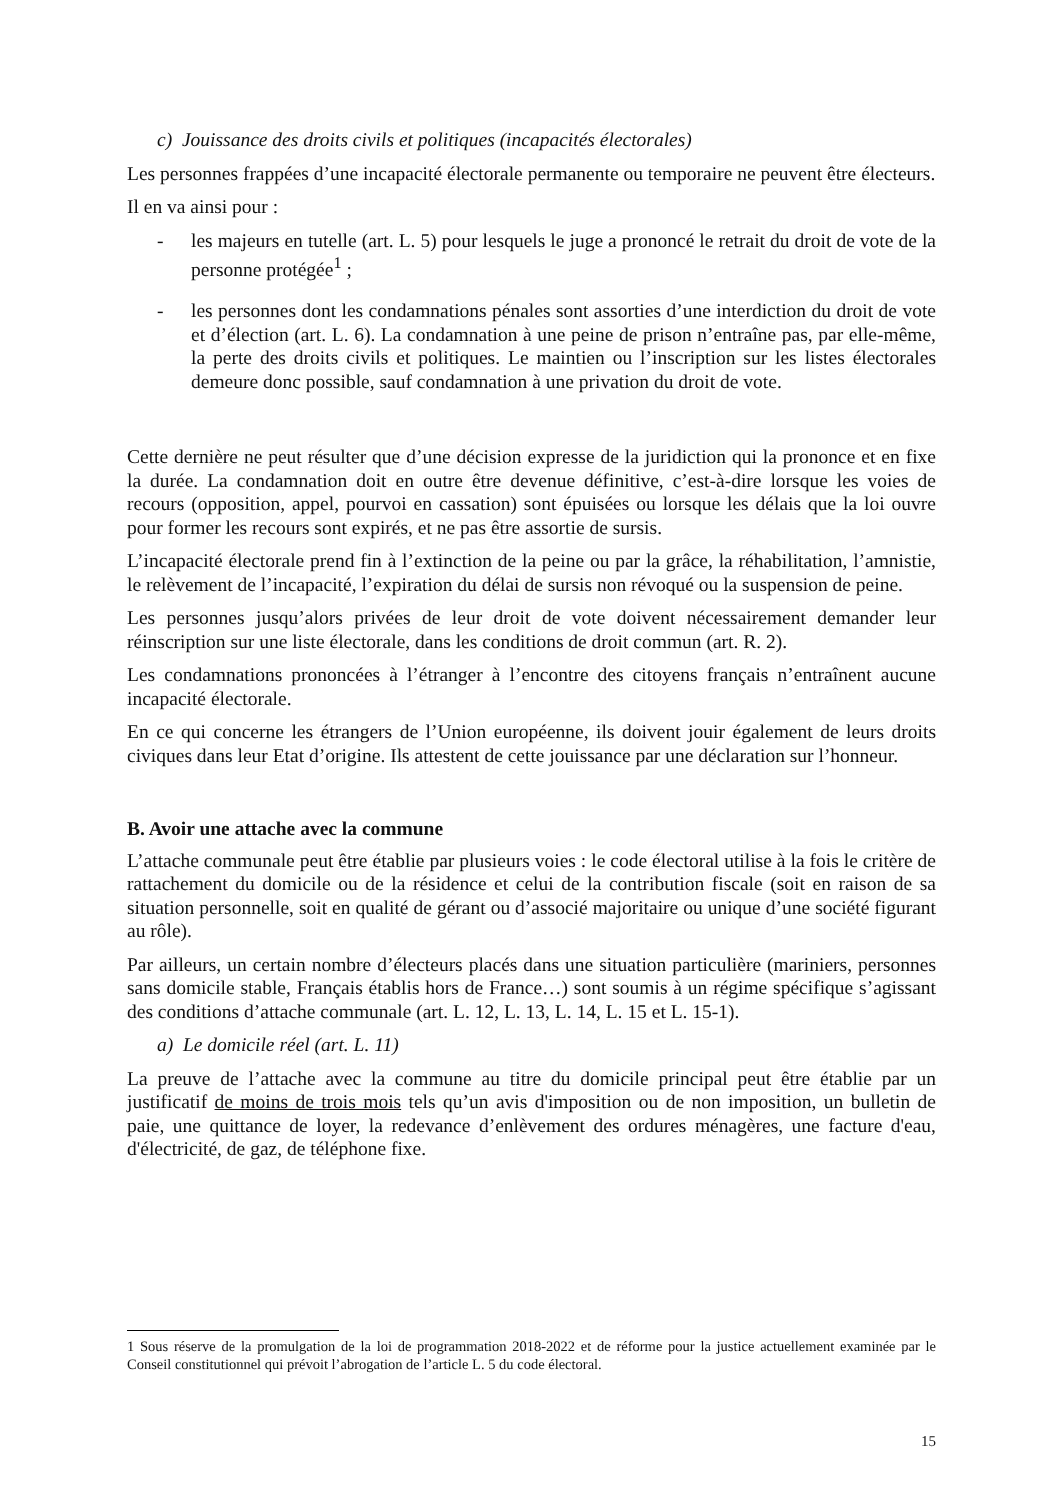c) Jouissance des droits civils et politiques (incapacités électorales)
Les personnes frappées d’une incapacité électorale permanente ou temporaire ne peuvent être électeurs.
Il en va ainsi pour :
- les majeurs en tutelle (art. L. 5) pour lesquels le juge a prononcé le retrait du droit de vote de la personne protégée<sup>1</sup> ;
- les personnes dont les condamnations pénales sont assorties d’une interdiction du droit de vote et d’élection (art. L. 6). La condamnation à une peine de prison n’entraîne pas, par elle-même, la perte des droits civils et politiques. Le maintien ou l’inscription sur les listes électorales demeure donc possible, sauf condamnation à une privation du droit de vote.
Cette dernière ne peut résulter que d’une décision expresse de la juridiction qui la prononce et en fixe la durée. La condamnation doit en outre être devenue définitive, c’est-à-dire lorsque les voies de recours (opposition, appel, pourvoi en cassation) sont épuisées ou lorsque les délais que la loi ouvre pour former les recours sont expirés, et ne pas être assortie de sursis.
L’incapacité électorale prend fin à l’extinction de la peine ou par la grâce, la réhabilitation, l’amnistie, le relèvement de l’incapacité, l’expiration du délai de sursis non révoqué ou la suspension de peine.
Les personnes jusqu’alors privées de leur droit de vote doivent nécessairement demander leur réinscription sur une liste électorale, dans les conditions de droit commun (art. R. 2).
Les condamnations prononcées à l’étranger à l’encontre des citoyens français n’entraînent aucune incapacité électorale.
En ce qui concerne les étrangers de l’Union européenne, ils doivent jouir également de leurs droits civiques dans leur Etat d’origine. Ils attestent de cette jouissance par une déclaration sur l’honneur.
B. Avoir une attache avec la commune
L’attache communale peut être établie par plusieurs voies : le code électoral utilise à la fois le critère de rattachement du domicile ou de la résidence et celui de la contribution fiscale (soit en raison de sa situation personnelle, soit en qualité de gérant ou d’associé majoritaire ou unique d’une société figurant au rôle).
Par ailleurs, un certain nombre d’électeurs placés dans une situation particulière (mariniers, personnes sans domicile stable, Français établis hors de France…) sont soumis à un régime spécifique s’agissant des conditions d’attache communale (art. L. 12, L. 13, L. 14, L. 15 et L. 15-1).
a) Le domicile réel (art. L. 11)
La preuve de l’attache avec la commune au titre du domicile principal peut être établie par un justificatif de moins de trois mois tels qu’un avis d'imposition ou de non imposition, un bulletin de paie, une quittance de loyer, la redevance d’enlèvement des ordures ménagères, une facture d'eau, d'électricité, de gaz, de téléphone fixe.
1 Sous réserve de la promulgation de la loi de programmation 2018-2022 et de réforme pour la justice actuellement examinée par le Conseil constitutionnel qui prévoit l’abrogation de l’article L. 5 du code électoral.
15